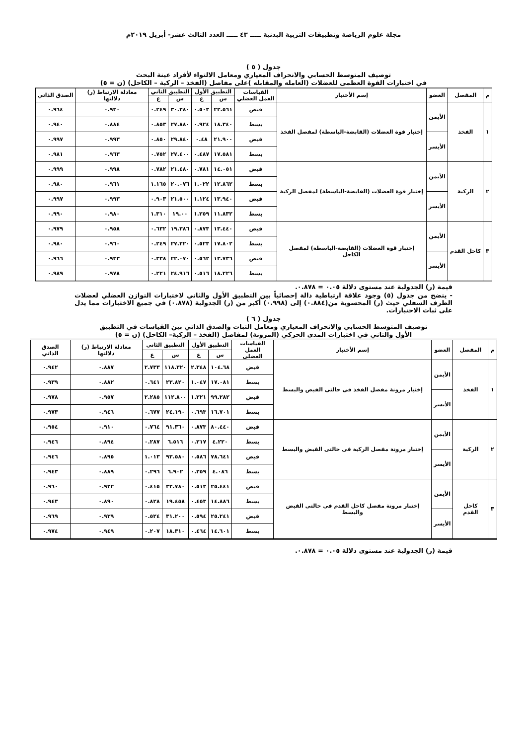مجلة علوم الرياضة وتطبيقات التربية البدنية ـــــ ٤٣ ـــــ العدد الثالث عشر- أبريل ٢٠١٩م
جدول ( ٥ )
توصيف المتوسط الحسابي والانحراف المعياري ومعامل الالتواء لأفراد عينة البحث
في اختبارات القوة العظمى للعضلات (العامله والمقابله )على مفاصل (الفخذ – الركبة – الكاحل) (ن = ٥)
| م | المفصل | العضو | إسم الأختبار | القياسات العمل العضلي | التطبيق الأول | | التطبيق الثاني | | معادلة الارتباط (ر) دلالتها | الصدق الذاتي |
| --- | --- | --- | --- | --- | --- | --- | --- | --- | --- | --- |
| | | | | | س | ع | س | ع | | |
| ١ | الفخذ | الأيمن | إختبار قوة العضلات (القابضة-الباسطة) لمفصل الفخذ | قبض | ٢٢.٥٦١ | ٠.٥٠٣ | ٣٠.٢٨٠ | ٠.٢٤٩ | ٠.٩٣٠ | ٠.٩٦٤ |
| | | | | بسط | ١٨.٣٤٠ | ٠.٩٢٤ | ٢٧.٨٨٠ | ٠.٨٥٣ | ٠.٨٨٤ | ٠.٩٤٠ |
| | | الأيسر | | قبض | ٢١.٩٠٠ | ٠.٤٨ | ٢٩.٨٤٠ | ٠.٨٥٠ | ٠.٩٩٣ | ٠.٩٩٧ |
| | | | | بسط | ١٧.٥٨١ | ٠.٤٨٧ | ٢٧.٤٠٠ | ٠.٧٥٢ | ٠.٩٦٣ | ٠.٩٨١ |
| ٢ | الركبة | الأيمن | إختبار قوة العضلات (القابضة-الباسطة) لمفصل الركبة | قبض | ١٤.٠٥١ | ٠.٧٨١ | ٢١.٤٨٠ | ٠.٧٨٢ | ٠.٩٩٨ | ٠.٩٩٩ |
| | | | | بسط | ١٢.٨٦٢ | ١.٠٢٢ | ٢٠.٠٧٦ | ١.١٦٥ | ٠.٩٦١ | ٠.٩٨٠ |
| | | الأيسر | | قبض | ١٣.٩٤٠ | ١.١٢٤ | ٢١.٥٠٠ | ٠.٩٠٣ | ٠.٩٩٣ | ٠.٩٩٧ |
| | | | | بسط | ١١.٨٣٢ | ١.٢٥٩ | ١٩.٠٠ | ١.٣١٠ | ٠.٩٨٠ | ٠.٩٩٠ |
| ٣ | كاحل القدم | الأيمن | إختبار قوة العضلات (القابضة-الباسطة) لمفصل الكاحل | قبض | ١٣.٤٤٠ | ٠.٨٧٣ | ١٩.٣٨٦ | ٠.٦٣٢ | ٠.٩٥٨ | ٠.٩٧٩ |
| | | | | بسط | ١٧.٨٠٢ | ٠.٥٢٣ | ٢٧.٢٢٠ | ٠.٢٤٩ | ٠.٩٦٠ | ٠.٩٨٠ |
| | | الأيسر | | قبض | ١٣.٧٣٦ | ٠.٥٦٢ | ٢٢.٠٧٠ | ٠.٣٣٨ | ٠.٩٣٣ | ٠.٩٦٦ |
| | | | | بسط | ١٨.٢٢٦ | ٠.٥١٦ | ٢٤.٩١٦ | ٠.٢٢١ | ٠.٩٧٨ | ٠.٩٨٩ |
قيمة (ر) الجدولية عند مستوى دلالة ٠.٠٥ = ٠.٨٧٨.
- يتضح من جدول (٥) وجود علاقة ارتباطية دالة إحصائياً بين التطبيق الأول والثاني لاختبارات التوازن العضلي لعضلات الطرف السفلي حيث (ر) المحسوبة من(٠.٨٨٤) إلى (٠.٩٩٨) أكبر من (ر) الجدولية (٠.٨٧٨) في جميع الاختبارات مما يدل على ثبات الاختبارات.
جدول ( ٦ )
توصيف المتوسط الحسابي والانحراف المعياري ومعامل الثبات والصدق الذاتي بين القياسات في التطبيق
الأول والثاني في اختبارات المدى الحركي (المرونة) لمفاصل (الفخذ – الركبة– الكاحل) (ن = ٥)
| م | المفصل | العضو | إسم الأختبار | القياسات العمل العضلى | التطبيق الأول | | التطبيق الثاني | | معادلة الارتباط (ر) دلالتها | الصدق الذاتي |
| --- | --- | --- | --- | --- | --- | --- | --- | --- | --- | --- |
| | | | | | س | ع | س | ع | | |
| ١ | الفخذ | الأيمن | إختبار مرونة مفصل الفخذ فى حالتى القبض والبسط | قبض | ١٠٤.٦٨ | ٢.٣٤٨ | ١١٨.٣٢٠ | ٢.٧٣٣ | ٠.٨٨٧ | ٠.٩٤٢ |
| | | | | بسط | ١٧.٠٨١ | ١.٠٤٧ | ٢٣.٨٢٠ | ٠.٦٤١ | ٠.٨٨٢ | ٠.٩٣٩ |
| | | الأيسر | | قبض | ٩٩.٢٨٢ | ١.٢٢١ | ١١٢.٨٠٠ | ٢.٢٨٥ | ٠.٩٥٧ | ٠.٩٧٨ |
| | | | | بسط | ١٦.٧٠١ | ٠.٦٩٣ | ٢٤.١٩٠ | ٠.٦٧٧ | ٠.٩٤٦ | ٠.٩٧٣ |
| ٢ | الركبة | الأيمن | إختبار مرونة مفصل الركبة فى حالتى القبض والبسط | قبض | ٨٠.٤٤٠ | ٠.٨٧٣ | ٩١.٣٦٠ | ٠.٧٦٤ | ٠.٩١٠ | ٠.٩٥٤ |
| | | | | بسط | ٤.٢٢٠ | ٠.٢١٧ | ٦.٥١٦ | ٠.٢٨٧ | ٠.٨٩٤ | ٠.٩٤٦ |
| | | الأيسر | | قبض | ٧٨.٦٤١ | ٠.٥٨٦ | ٩٣.٥٨٠ | ١.٠١٣ | ٠.٨٩٥ | ٠.٩٤٦ |
| | | | | بسط | ٤.٠٨٦ | ٠.٢٥٩ | ٦.٩٠٢ | ٠.٢٩٦ | ٠.٨٨٩ | ٠.٩٤٣ |
| ٣ | كاحل القدم | الأيمن | إختبار مرونة مفصل كاحل القدم فى حالتى القبض والبسط | قبض | ٢٥.٤٤١ | ٠.٥١٣ | ٣٢.٧٨٠ | ٠.٤١٥ | ٠.٩٢٢ | ٠.٩٦٠ |
| | | | | بسط | ١٤.٨٨٦ | ٠.٤٥٣ | ١٩.٤٥٨ | ٠.٨٢٨ | ٠.٨٩٠ | ٠.٩٤٣ |
| | | الأيسر | | قبض | ٢٥.٢٤١ | ٠.٥٩٤ | ٣١.٢٠٠ | ٠.٥٢٤ | ٠.٩٣٩ | ٠.٩٦٩ |
| | | | | بسط | ١٤.٦٠١ | ٠.٤٦٤ | ١٨.٣١٠ | ٠.٢٠٧ | ٠.٩٤٩ | ٠.٩٧٤ |
قيمة (ر) الجدولية عند مستوى دلالة ٠.٠٥ = ٠.٨٧٨.